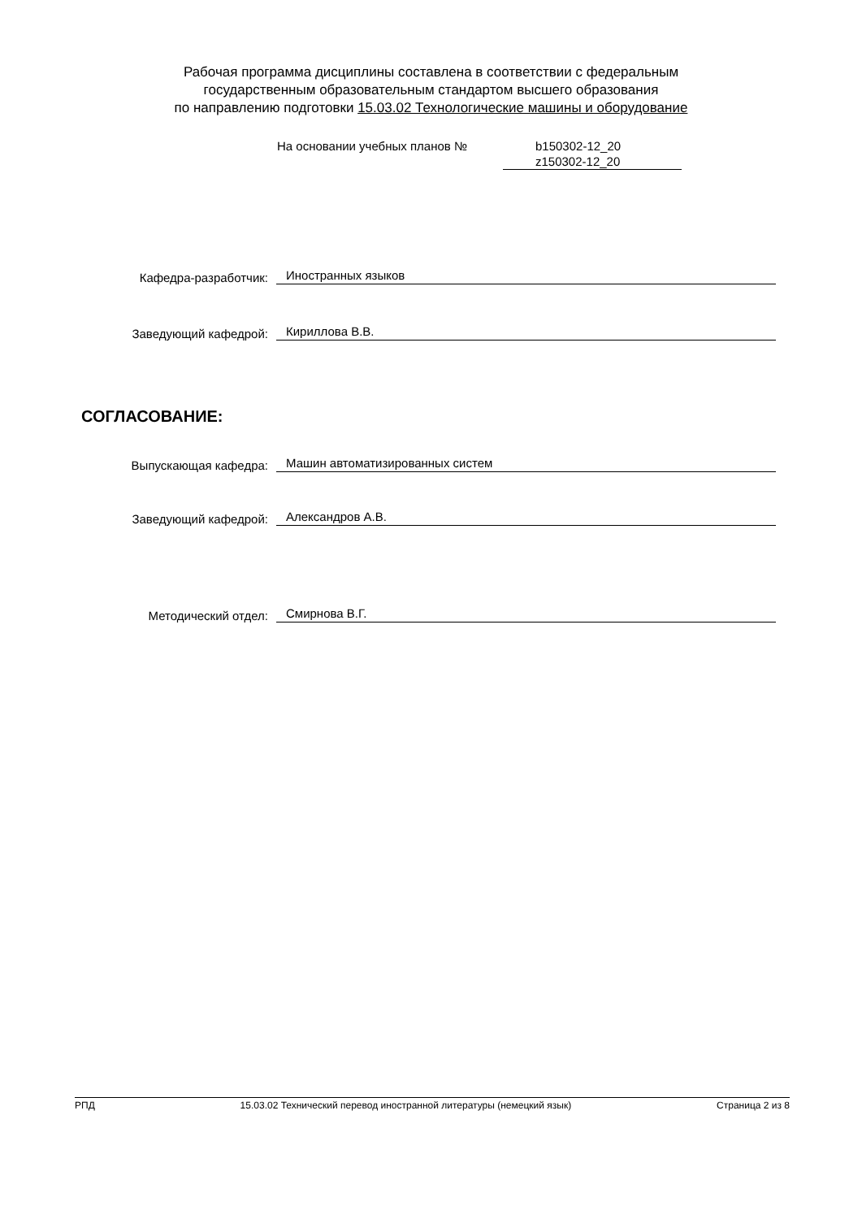Рабочая программа дисциплины составлена в соответствии с федеральным
государственным образовательным стандартом высшего образования
по направлению подготовки 15.03.02 Технологические машины и оборудование
На основании учебных планов № b150302-12_20
z150302-12_20
Кафедра-разработчик:
Иностранных языков
Заведующий кафедрой:
Кириллова В.В.
СОГЛАСОВАНИЕ:
Выпускающая кафедра:
Машин автоматизированных систем
Заведующий кафедрой:
Александров А.В.
Методический отдел:
Смирнова В.Г.
РПД 15.03.02 Технический перевод иностранной литературы (немецкий язык) Страница 2 из 8